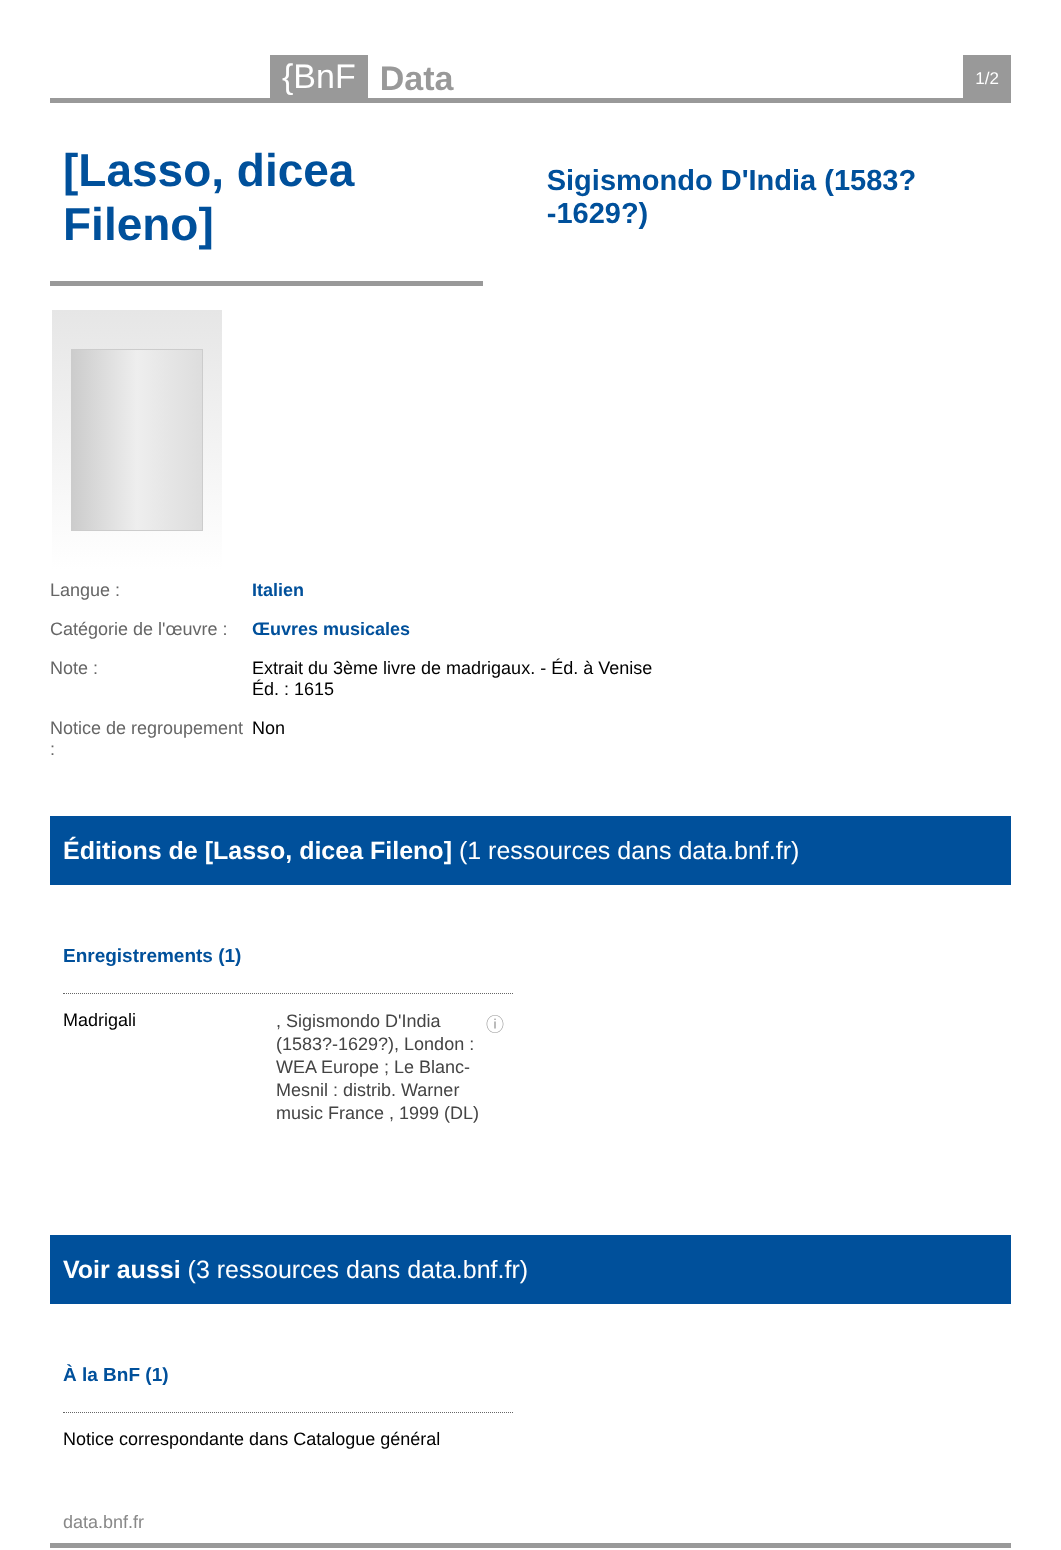{BnF Data 1/2
[Lasso, dicea Fileno]
Sigismondo D'India (1583?-1629?)
Langue : Italien
Catégorie de l'œuvre : Œuvres musicales
Note : Extrait du 3ème livre de madrigaux. - Éd. à Venise
Éd. : 1615
Notice de regroupement : Non
Éditions de [Lasso, dicea Fileno] (1 ressources dans data.bnf.fr)
Enregistrements (1)
Madrigali, Sigismondo D'India (1583?-1629?), London : WEA Europe ; Le Blanc-Mesnil : distrib. Warner music France , 1999 (DL) ⓘ
Voir aussi (3 ressources dans data.bnf.fr)
À la BnF (1)
Notice correspondante dans Catalogue général
data.bnf.fr